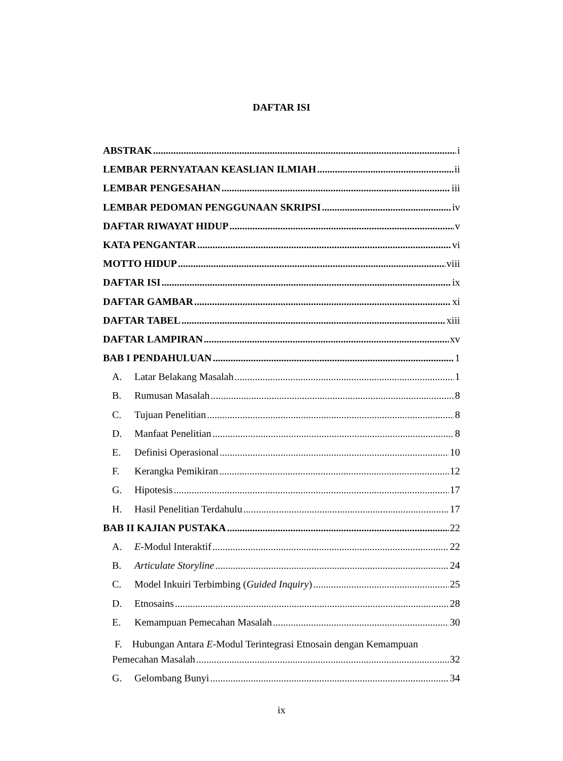DAFTAR ISI
ABSTRAK i
LEMBAR PERNYATAAN KEASLIAN ILMIAH ii
LEMBAR PENGESAHAN iii
LEMBAR PEDOMAN PENGGUNAAN SKRIPSI iv
DAFTAR RIWAYAT HIDUP v
KATA PENGANTAR vi
MOTTO HIDUP viii
DAFTAR ISI ix
DAFTAR GAMBAR xi
DAFTAR TABEL xiii
DAFTAR LAMPIRAN xv
BAB I PENDAHULUAN 1
A. Latar Belakang Masalah 1
B. Rumusan Masalah 8
C. Tujuan Penelitian 8
D. Manfaat Penelitian 8
E. Definisi Operasional 10
F. Kerangka Pemikiran 12
G. Hipotesis 17
H. Hasil Penelitian Terdahulu 17
BAB II KAJIAN PUSTAKA 22
A. E-Modul Interaktif 22
B. Articulate Storyline 24
C. Model Inkuiri Terbimbing (Guided Inquiry) 25
D. Etnosains 28
E. Kemampuan Pemecahan Masalah 30
F. Hubungan Antara E-Modul Terintegrasi Etnosain dengan Kemampuan
Pemecahan Masalah 32
G. Gelombang Bunyi 34
ix